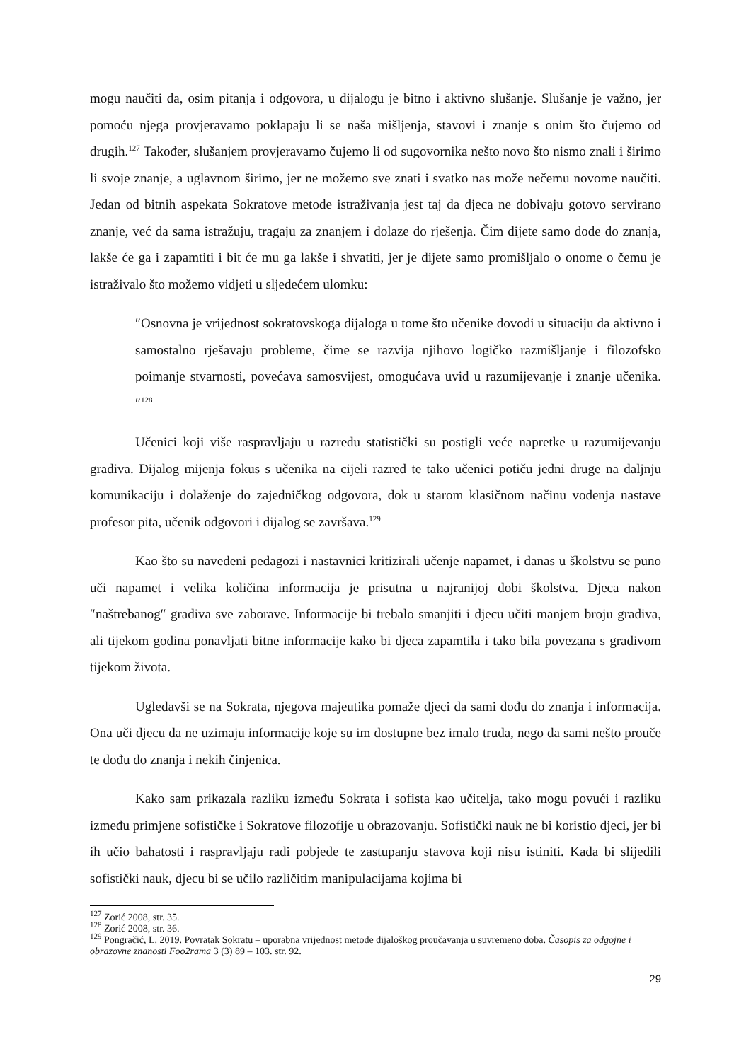mogu naučiti da, osim pitanja i odgovora, u dijalogu je bitno i aktivno slušanje. Slušanje je važno, jer pomoću njega provjeravamo poklapaju li se naša mišljenja, stavovi i znanje s onim što čujemo od drugih.<sup>127</sup> Također, slušanjem provjeravamo čujemo li od sugovornika nešto novo što nismo znali i širimo li svoje znanje, a uglavnom širimo, jer ne možemo sve znati i svatko nas može nečemu novome naučiti. Jedan od bitnih aspekata Sokratove metode istraživanja jest taj da djeca ne dobivaju gotovo servirano znanje, već da sama istražuju, tragaju za znanjem i dolaze do rješenja. Čim dijete samo dođe do znanja, lakše će ga i zapamtiti i bit će mu ga lakše i shvatiti, jer je dijete samo promišljalo o onome o čemu je istraživalo što možemo vidjeti u sljedećem ulomku:
″Osnovna je vrijednost sokratovskoga dijaloga u tome što učenike dovodi u situaciju da aktivno i samostalno rješavaju probleme, čime se razvija njihovo logičko razmišljanje i filozofsko poimanje stvarnosti, povećava samosvijest, omogućava uvid u razumijevanje i znanje učenika.″<sup>128</sup>
Učenici koji više raspravljaju u razredu statistički su postigli veće napretke u razumijevanju gradiva. Dijalog mijenja fokus s učenika na cijeli razred te tako učenici potiču jedni druge na daljnju komunikaciju i dolaženje do zajedničkog odgovora, dok u starom klasičnom načinu vođenja nastave profesor pita, učenik odgovori i dijalog se završava.<sup>129</sup>
Kao što su navedeni pedagozi i nastavnici kritizirali učenje napamet, i danas u školstvu se puno uči napamet i velika količina informacija je prisutna u najranijoj dobi školstva. Djeca nakon ″naštrebanog″ gradiva sve zaborave. Informacije bi trebalo smanjiti i djecu učiti manjem broju gradiva, ali tijekom godina ponavljati bitne informacije kako bi djeca zapamtila i tako bila povezana s gradivom tijekom života.
Ugledavši se na Sokrata, njegova majeutika pomaže djeci da sami dođu do znanja i informacija. Ona uči djecu da ne uzimaju informacije koje su im dostupne bez imalo truda, nego da sami nešto prouče te dođu do znanja i nekih činjenica.
Kako sam prikazala razliku između Sokrata i sofista kao učitelja, tako mogu povući i razliku između primjene sofističke i Sokratove filozofije u obrazovanju. Sofistički nauk ne bi koristio djeci, jer bi ih učio bahatosti i raspravljaju radi pobjede te zastupanju stavova koji nisu istiniti. Kada bi slijedili sofistički nauk, djecu bi se učilo različitim manipulacijama kojima bi
<sup>127</sup> Zorić 2008, str. 35.
<sup>128</sup> Zorić 2008, str. 36.
<sup>129</sup> Pongračić, L. 2019. Povratak Sokratu – uporabna vrijednost metode dijaloškog proučavanja u suvremeno doba. Časopis za odgojne i obrazovne znanosti Foo2rama 3 (3) 89 – 103. str. 92.
29